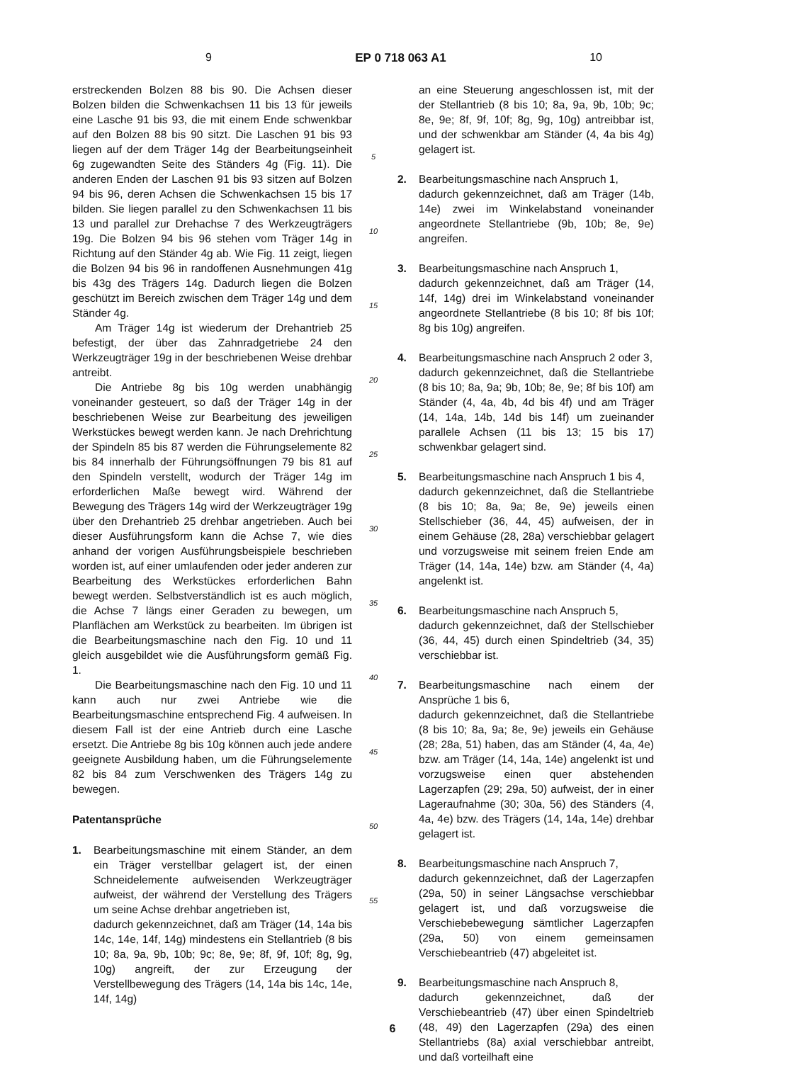9 EP 0 718 063 A1 10
erstreckenden Bolzen 88 bis 90. Die Achsen dieser Bolzen bilden die Schwenkachsen 11 bis 13 für jeweils eine Lasche 91 bis 93, die mit einem Ende schwenkbar auf den Bolzen 88 bis 90 sitzt. Die Laschen 91 bis 93 liegen auf der dem Träger 14g der Bearbeitungseinheit 6g zugewandten Seite des Ständers 4g (Fig. 11). Die anderen Enden der Laschen 91 bis 93 sitzen auf Bolzen 94 bis 96, deren Achsen die Schwenkachsen 15 bis 17 bilden. Sie liegen parallel zu den Schwenkachsen 11 bis 13 und parallel zur Drehachse 7 des Werkzeugträgers 19g. Die Bolzen 94 bis 96 stehen vom Träger 14g in Richtung auf den Ständer 4g ab. Wie Fig. 11 zeigt, liegen die Bolzen 94 bis 96 in randoffenen Ausnehmungen 41g bis 43g des Trägers 14g. Dadurch liegen die Bolzen geschützt im Bereich zwischen dem Träger 14g und dem Ständer 4g.
Am Träger 14g ist wiederum der Drehantrieb 25 befestigt, der über das Zahnradgetriebe 24 den Werkzeugträger 19g in der beschriebenen Weise drehbar antreibt.
Die Antriebe 8g bis 10g werden unabhängig voneinander gesteuert, so daß der Träger 14g in der beschriebenen Weise zur Bearbeitung des jeweiligen Werkstückes bewegt werden kann. Je nach Drehrichtung der Spindeln 85 bis 87 werden die Führungselemente 82 bis 84 innerhalb der Führungsöffnungen 79 bis 81 auf den Spindeln verstellt, wodurch der Träger 14g im erforderlichen Maße bewegt wird. Während der Bewegung des Trägers 14g wird der Werkzeugträger 19g über den Drehantrieb 25 drehbar angetrieben. Auch bei dieser Ausführungsform kann die Achse 7, wie dies anhand der vorigen Ausführungsbeispiele beschrieben worden ist, auf einer umlaufenden oder jeder anderen zur Bearbeitung des Werkstückes erforderlichen Bahn bewegt werden. Selbstverständlich ist es auch möglich, die Achse 7 längs einer Geraden zu bewegen, um Planflächen am Werkstück zu bearbeiten. Im übrigen ist die Bearbeitungsmaschine nach den Fig. 10 und 11 gleich ausgebildet wie die Ausführungsform gemäß Fig. 1.
Die Bearbeitungsmaschine nach den Fig. 10 und 11 kann auch nur zwei Antriebe wie die Bearbeitungsmaschine entsprechend Fig. 4 aufweisen. In diesem Fall ist der eine Antrieb durch eine Lasche ersetzt. Die Antriebe 8g bis 10g können auch jede andere geeignete Ausbildung haben, um die Führungselemente 82 bis 84 zum Verschwenken des Trägers 14g zu bewegen.
Patentansprüche
1. Bearbeitungsmaschine mit einem Ständer, an dem ein Träger verstellbar gelagert ist, der einen Schneidelemente aufweisenden Werkzeugträger aufweist, der während der Verstellung des Trägers um seine Achse drehbar angetrieben ist,
dadurch gekennzeichnet, daß am Träger (14, 14a bis 14c, 14e, 14f, 14g) mindestens ein Stellantrieb (8 bis 10; 8a, 9a, 9b, 10b; 9c; 8e, 9e; 8f, 9f, 10f; 8g, 9g, 10g) angreift, der zur Erzeugung der Verstellbewegung des Trägers (14, 14a bis 14c, 14e, 14f, 14g)
5
10
15
20
25
30
35
40
45
50
55
an eine Steuerung angeschlossen ist, mit der der Stellantrieb (8 bis 10; 8a, 9a, 9b, 10b; 9c; 8e, 9e; 8f, 9f, 10f; 8g, 9g, 10g) antreibbar ist, und der schwenkbar am Ständer (4, 4a bis 4g) gelagert ist.
2. Bearbeitungsmaschine nach Anspruch 1,
dadurch gekennzeichnet, daß am Träger (14b, 14e) zwei im Winkelabstand voneinander angeordnete Stellantriebe (9b, 10b; 8e, 9e) angreifen.
3. Bearbeitungsmaschine nach Anspruch 1,
dadurch gekennzeichnet, daß am Träger (14, 14f, 14g) drei im Winkelabstand voneinander angeordnete Stellantriebe (8 bis 10; 8f bis 10f; 8g bis 10g) angreifen.
4. Bearbeitungsmaschine nach Anspruch 2 oder 3,
dadurch gekennzeichnet, daß die Stellantriebe (8 bis 10; 8a, 9a; 9b, 10b; 8e, 9e; 8f bis 10f) am Ständer (4, 4a, 4b, 4d bis 4f) und am Träger (14, 14a, 14b, 14d bis 14f) um zueinander parallele Achsen (11 bis 13; 15 bis 17) schwenkbar gelagert sind.
5. Bearbeitungsmaschine nach Anspruch 1 bis 4,
dadurch gekennzeichnet, daß die Stellantriebe (8 bis 10; 8a, 9a; 8e, 9e) jeweils einen Stellschieber (36, 44, 45) aufweisen, der in einem Gehäuse (28, 28a) verschiebbar gelagert und vorzugsweise mit seinem freien Ende am Träger (14, 14a, 14e) bzw. am Ständer (4, 4a) angelenkt ist.
6. Bearbeitungsmaschine nach Anspruch 5,
dadurch gekennzeichnet, daß der Stellschieber (36, 44, 45) durch einen Spindeltrieb (34, 35) verschiebbar ist.
7. Bearbeitungsmaschine nach einem der Ansprüche 1 bis 6,
dadurch gekennzeichnet, daß die Stellantriebe (8 bis 10; 8a, 9a; 8e, 9e) jeweils ein Gehäuse (28; 28a, 51) haben, das am Ständer (4, 4a, 4e) bzw. am Träger (14, 14a, 14e) angelenkt ist und vorzugsweise einen quer abstehenden Lagerzapfen (29; 29a, 50) aufweist, der in einer Lageraufnahme (30; 30a, 56) des Ständers (4, 4a, 4e) bzw. des Trägers (14, 14a, 14e) drehbar gelagert ist.
8. Bearbeitungsmaschine nach Anspruch 7,
dadurch gekennzeichnet, daß der Lagerzapfen (29a, 50) in seiner Längsachse verschiebbar gelagert ist, und daß vorzugsweise die Verschiebebewegung sämtlicher Lagerzapfen (29a, 50) von einem gemeinsamen Verschiebeantrieb (47) abgeleitet ist.
9. Bearbeitungsmaschine nach Anspruch 8,
dadurch gekennzeichnet, daß der Verschiebeantrieb (47) über einen Spindeltrieb (48, 49) den Lagerzapfen (29a) des einen Stellantriebs (8a) axial verschiebbar antreibt, und daß vorteilhaft eine
6